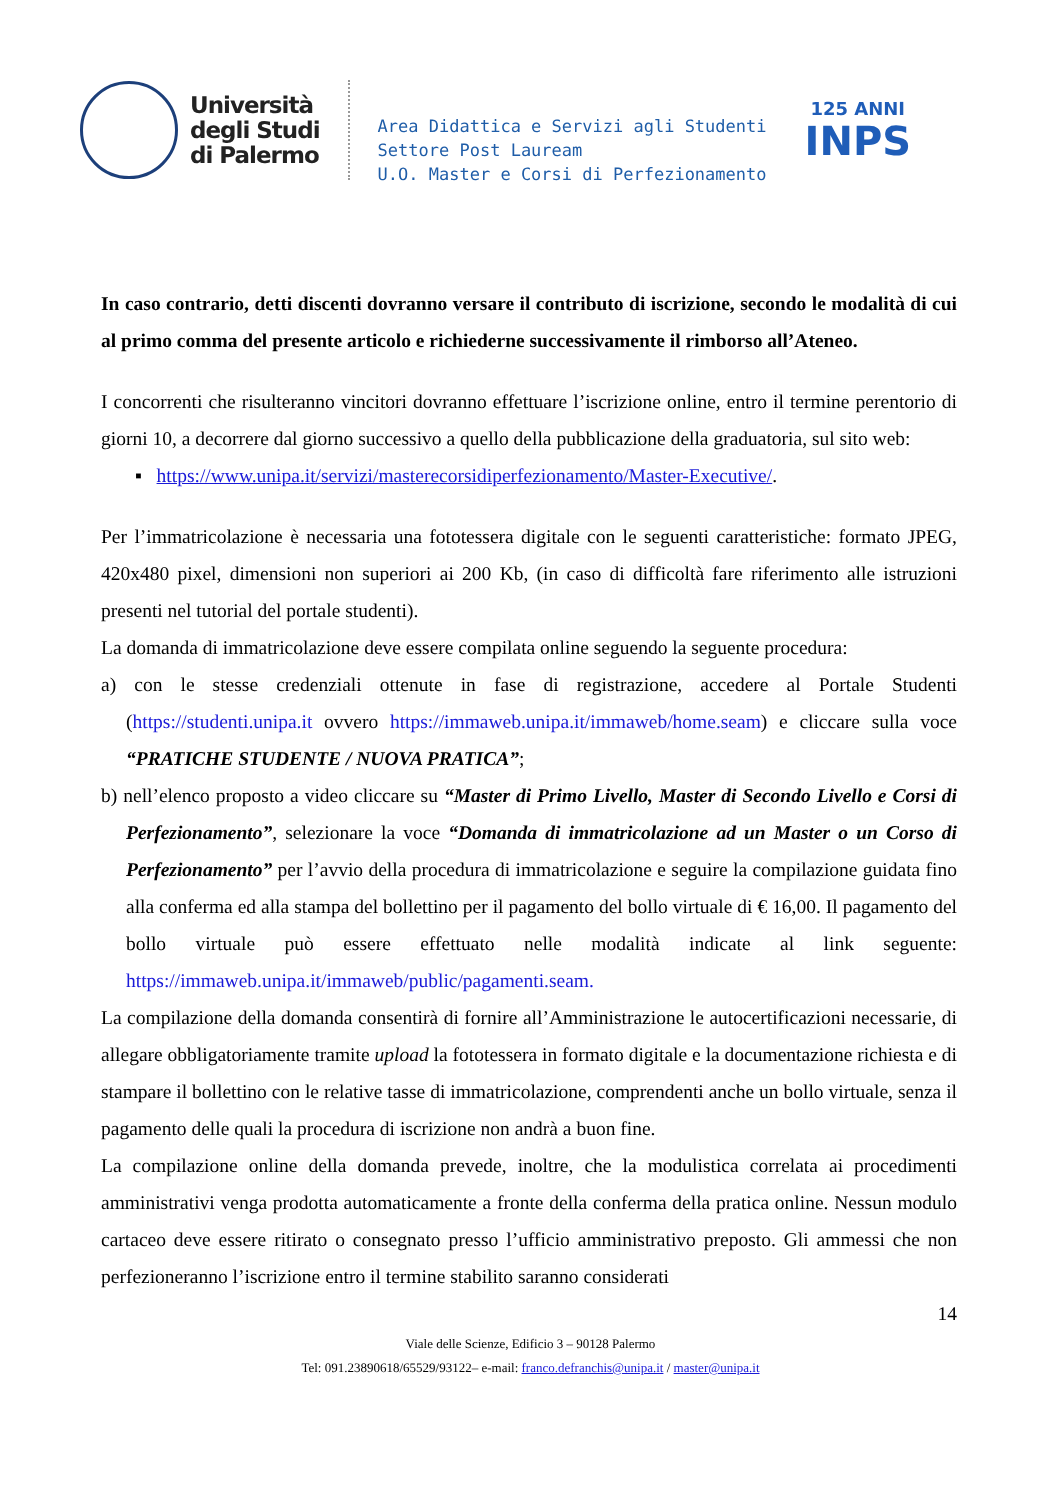Università
degli Studi
di Palermo
Area Didattica e Servizi agli Studenti
Settore Post Lauream
U.O. Master e Corsi di Perfezionamento
125 ANNI
INPS
In caso contrario, detti discenti dovranno versare il contributo di iscrizione, secondo le modalità di cui al primo comma del presente articolo e richiederne successivamente il rimborso all’Ateneo.
I concorrenti che risulteranno vincitori dovranno effettuare l’iscrizione online, entro il termine perentorio di giorni 10, a decorrere dal giorno successivo a quello della pubblicazione della graduatoria, sul sito web:
▪ https://www.unipa.it/servizi/masterecorsidiperfezionamento/Master-Executive/.
Per l’immatricolazione è necessaria una fototessera digitale con le seguenti caratteristiche: formato JPEG, 420x480 pixel, dimensioni non superiori ai 200 Kb, (in caso di difficoltà fare riferimento alle istruzioni presenti nel tutorial del portale studenti).
La domanda di immatricolazione deve essere compilata online seguendo la seguente procedura:
a) con le stesse credenziali ottenute in fase di registrazione, accedere al Portale Studenti (https://studenti.unipa.it ovvero https://immaweb.unipa.it/immaweb/home.seam) e cliccare sulla voce “PRATICHE STUDENTE / NUOVA PRATICA”;
b) nell’elenco proposto a video cliccare su “Master di Primo Livello, Master di Secondo Livello e Corsi di Perfezionamento”, selezionare la voce “Domanda di immatricolazione ad un Master o un Corso di Perfezionamento” per l’avvio della procedura di immatricolazione e seguire la compilazione guidata fino alla conferma ed alla stampa del bollettino per il pagamento del bollo virtuale di € 16,00. Il pagamento del bollo virtuale può essere effettuato nelle modalità indicate al link seguente: https://immaweb.unipa.it/immaweb/public/pagamenti.seam.
La compilazione della domanda consentirà di fornire all’Amministrazione le autocertificazioni necessarie, di allegare obbligatoriamente tramite upload la fototessera in formato digitale e la documentazione richiesta e di stampare il bollettino con le relative tasse di immatricolazione, comprendenti anche un bollo virtuale, senza il pagamento delle quali la procedura di iscrizione non andrà a buon fine.
La compilazione online della domanda prevede, inoltre, che la modulistica correlata ai procedimenti amministrativi venga prodotta automaticamente a fronte della conferma della pratica online. Nessun modulo cartaceo deve essere ritirato o consegnato presso l’ufficio amministrativo preposto. Gli ammessi che non perfezioneranno l’iscrizione entro il termine stabilito saranno considerati
14
Viale delle Scienze, Edificio 3 – 90128 Palermo
Tel: 091.23890618/65529/93122– e-mail: franco.defranchis@unipa.it / master@unipa.it